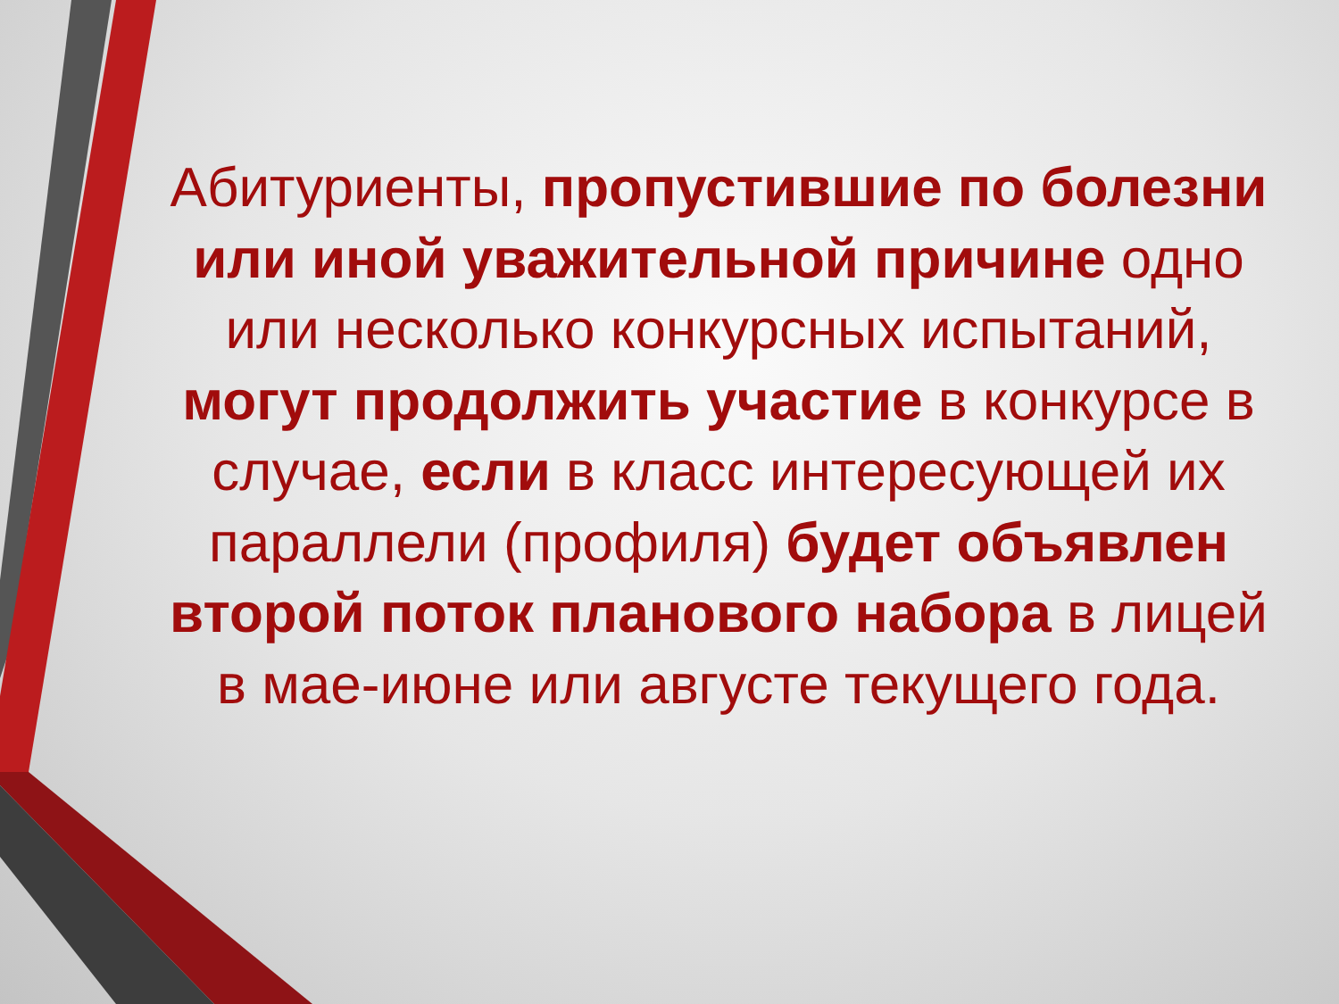Абитуриенты, пропустившие по болезни или иной уважительной причине одно или несколько конкурсных испытаний, могут продолжить участие в конкурсе в случае, если в класс интересующей их параллели (профиля) будет объявлен второй поток планового набора в лицей в мае-июне или августе текущего года.